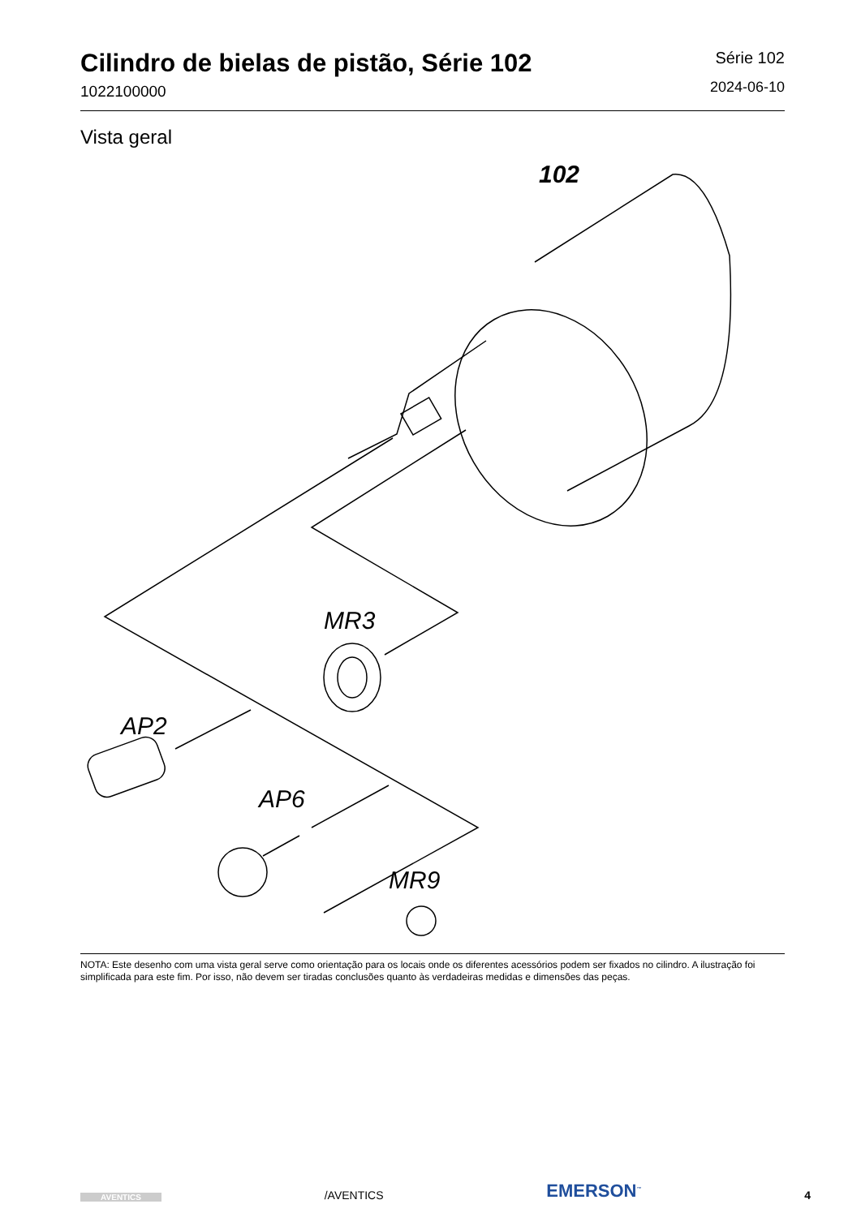Cilindro de bielas de pistão, Série 102
1022100000
Série 102
2024-06-10
Vista geral
102
MR3
AP2
AP6
MR9
NOTA: Este desenho com uma vista geral serve como orientação para os locais onde os diferentes acessórios podem ser fixados no cilindro. A ilustração foi simplificada para este fim. Por isso, não devem ser tiradas conclusões quanto às verdadeiras medidas e dimensões das peças.
AVENTICS
/AVENTICS
EMERSON<sup>™</sup>
4